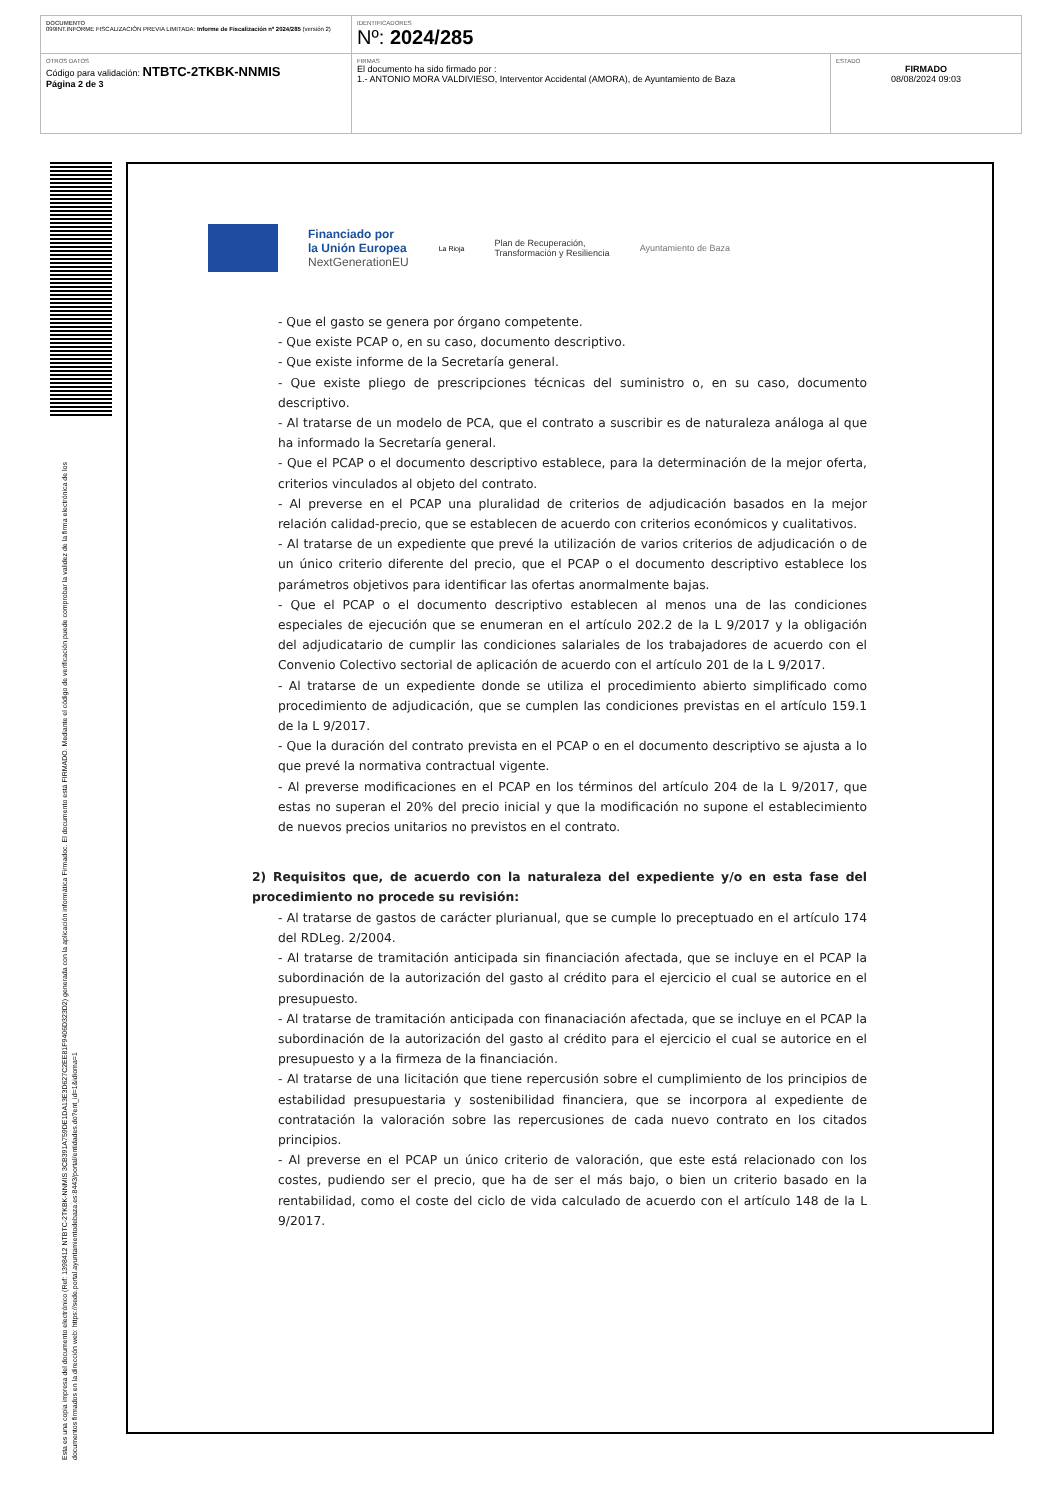| DOCUMENTO 099INT.INFORME FISCALIZACIÓN PREVIA LIMITADA: Informe de Fiscalización nº 2024/285 (versión 2) | IDENTIFICADORES Nº: 2024/285 | |
| OTROS DATOS Código para validación: NTBTC-2TKBK-NNMIS Página 2 de 3 | FIRMAS El documento ha sido firmado por : 1.- ANTONIO MORA VALDIVIESO, Interventor Accidental (AMORA), de Ayuntamiento de Baza | ESTADO FIRMADO 08/08/2024 09:03 |
Esta es una copia impresa del documento electrónico (Ref: 1398412 NTBTC-2TKBK-NNMIS 3CB391A759DE1DA13E3D627C2EE81F9406D323D2) generada con la aplicación informática Firmadoc. El documento está FIRMADO. Mediante el código de verificación puede comprobar la validez de la firma electrónica de los documentos firmados en la dirección web: https://sede.portal.ayuntamientodebaza.es:8443/portal/entidades.do?ent_id=1&idioma=1
Financiado por
la Unión Europea
NextGenerationEU
La Rioja
Plan de Recuperación,
Transformación y Resiliencia
Ayuntamiento de Baza
- Que el gasto se genera por órgano competente.
- Que existe PCAP o, en su caso, documento descriptivo.
- Que existe informe de la Secretaría general.
- Que existe pliego de prescripciones técnicas del suministro o, en su caso, documento descriptivo.
- Al tratarse de un modelo de PCA, que el contrato a suscribir es de naturaleza análoga al que ha informado la Secretaría general.
- Que el PCAP o el documento descriptivo establece, para la determinación de la mejor oferta, criterios vinculados al objeto del contrato.
- Al preverse en el PCAP una pluralidad de criterios de adjudicación basados en la mejor relación calidad-precio, que se establecen de acuerdo con criterios económicos y cualitativos.
- Al tratarse de un expediente que prevé la utilización de varios criterios de adjudicación o de un único criterio diferente del precio, que el PCAP o el documento descriptivo establece los parámetros objetivos para identificar las ofertas anormalmente bajas.
- Que el PCAP o el documento descriptivo establecen al menos una de las condiciones especiales de ejecución que se enumeran en el artículo 202.2 de la L 9/2017 y la obligación del adjudicatario de cumplir las condiciones salariales de los trabajadores de acuerdo con el Convenio Colectivo sectorial de aplicación de acuerdo con el artículo 201 de la L 9/2017.
- Al tratarse de un expediente donde se utiliza el procedimiento abierto simplificado como procedimiento de adjudicación, que se cumplen las condiciones previstas en el artículo 159.1 de la L 9/2017.
- Que la duración del contrato prevista en el PCAP o en el documento descriptivo se ajusta a lo que prevé la normativa contractual vigente.
- Al preverse modificaciones en el PCAP en los términos del artículo 204 de la L 9/2017, que estas no superan el 20% del precio inicial y que la modificación no supone el establecimiento de nuevos precios unitarios no previstos en el contrato.
2) Requisitos que, de acuerdo con la naturaleza del expediente y/o en esta fase del procedimiento no procede su revisión:
- Al tratarse de gastos de carácter plurianual, que se cumple lo preceptuado en el artículo 174 del RDLeg. 2/2004.
- Al tratarse de tramitación anticipada sin financiación afectada, que se incluye en el PCAP la subordinación de la autorización del gasto al crédito para el ejercicio el cual se autorice en el presupuesto.
- Al tratarse de tramitación anticipada con finanaciación afectada, que se incluye en el PCAP la subordinación de la autorización del gasto al crédito para el ejercicio el cual se autorice en el presupuesto y a la firmeza de la financiación.
- Al tratarse de una licitación que tiene repercusión sobre el cumplimiento de los principios de estabilidad presupuestaria y sostenibilidad financiera, que se incorpora al expediente de contratación la valoración sobre las repercusiones de cada nuevo contrato en los citados principios.
- Al preverse en el PCAP un único criterio de valoración, que este está relacionado con los costes, pudiendo ser el precio, que ha de ser el más bajo, o bien un criterio basado en la rentabilidad, como el coste del ciclo de vida calculado de acuerdo con el artículo 148 de la L 9/2017.